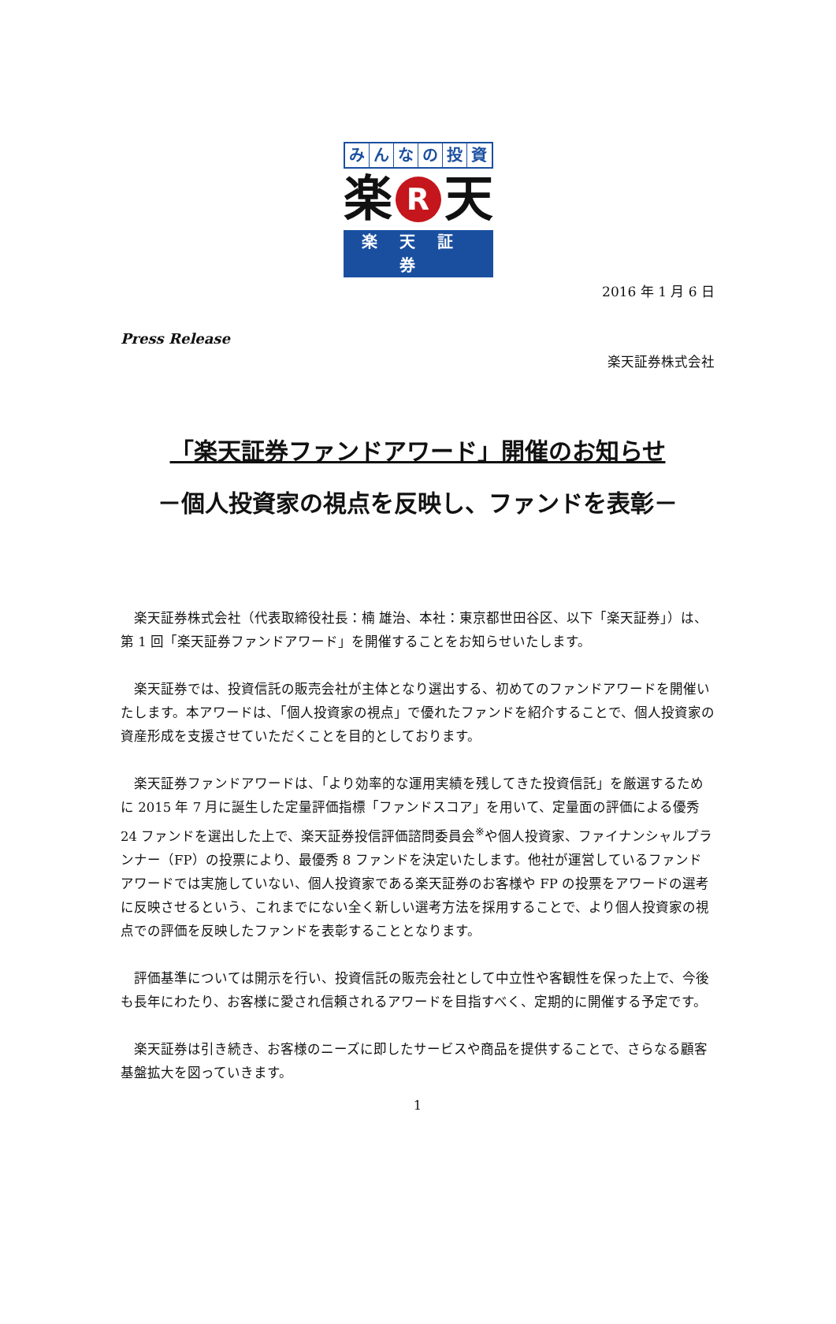みんなの投資
楽 R 天
楽天証券
2016 年 1 月 6 日
Press Release
楽天証券株式会社
「楽天証券ファンドアワード」開催のお知らせ
－個人投資家の視点を反映し、ファンドを表彰－
楽天証券株式会社（代表取締役社長：楠 雄治、本社：東京都世田谷区、以下「楽天証券」）は、第 1 回「楽天証券ファンドアワード」を開催することをお知らせいたします。
楽天証券では、投資信託の販売会社が主体となり選出する、初めてのファンドアワードを開催いたします。本アワードは、「個人投資家の視点」で優れたファンドを紹介することで、個人投資家の資産形成を支援させていただくことを目的としております。
楽天証券ファンドアワードは、「より効率的な運用実績を残してきた投資信託」を厳選するために 2015 年 7 月に誕生した定量評価指標「ファンドスコア」を用いて、定量面の評価による優秀 24 ファンドを選出した上で、楽天証券投信評価諮問委員会<sup>※</sup>や個人投資家、ファイナンシャルプランナー（FP）の投票により、最優秀 8 ファンドを決定いたします。他社が運営しているファンドアワードでは実施していない、個人投資家である楽天証券のお客様や FP の投票をアワードの選考に反映させるという、これまでにない全く新しい選考方法を採用することで、より個人投資家の視点での評価を反映したファンドを表彰することとなります。
評価基準については開示を行い、投資信託の販売会社として中立性や客観性を保った上で、今後も長年にわたり、お客様に愛され信頼されるアワードを目指すべく、定期的に開催する予定です。
楽天証券は引き続き、お客様のニーズに即したサービスや商品を提供することで、さらなる顧客基盤拡大を図っていきます。
1